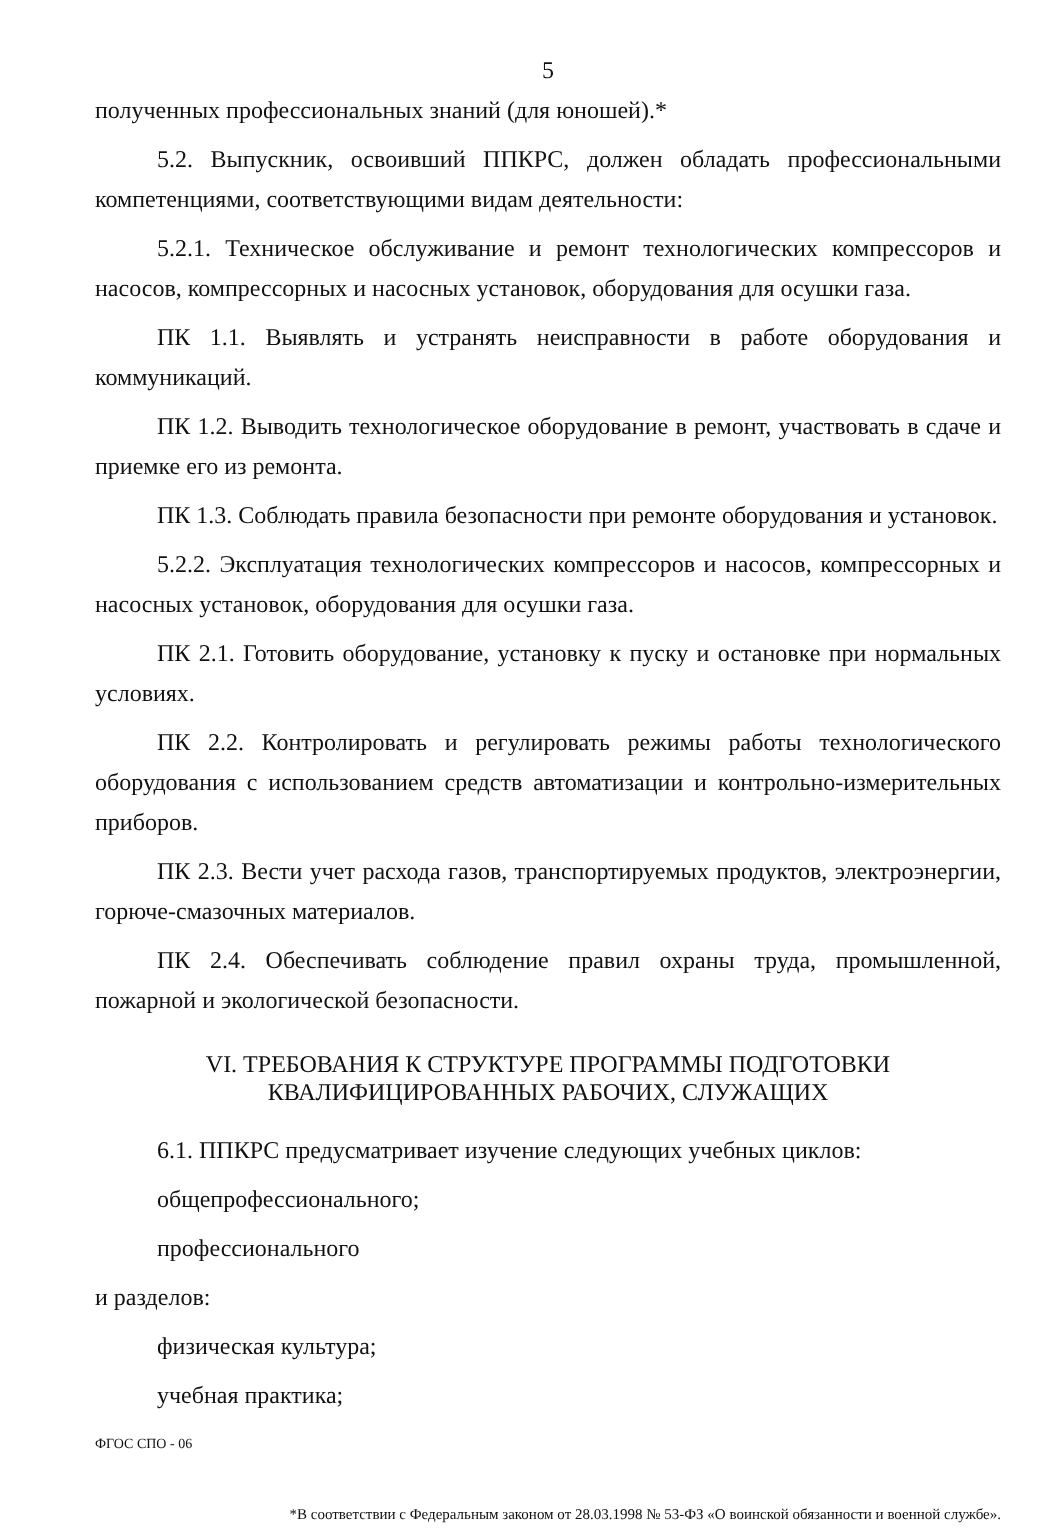5
полученных профессиональных знаний (для юношей).*
5.2. Выпускник, освоивший ППКРС, должен обладать профессиональными компетенциями, соответствующими видам деятельности:
5.2.1. Техническое обслуживание и ремонт технологических компрессоров и насосов, компрессорных и насосных установок, оборудования для осушки газа.
ПК 1.1. Выявлять и устранять неисправности в работе оборудования и коммуникаций.
ПК 1.2. Выводить технологическое оборудование в ремонт, участвовать в сдаче и приемке его из ремонта.
ПК 1.3. Соблюдать правила безопасности при ремонте оборудования и установок.
5.2.2. Эксплуатация технологических компрессоров и насосов, компрессорных и насосных установок, оборудования для осушки газа.
ПК 2.1. Готовить оборудование, установку к пуску и остановке при нормальных условиях.
ПК 2.2. Контролировать и регулировать режимы работы технологического оборудования с использованием средств автоматизации и контрольно-измерительных приборов.
ПК 2.3. Вести учет расхода газов, транспортируемых продуктов, электроэнергии, горюче-смазочных материалов.
ПК 2.4. Обеспечивать соблюдение правил охраны труда, промышленной, пожарной и экологической безопасности.
VI. ТРЕБОВАНИЯ К СТРУКТУРЕ ПРОГРАММЫ ПОДГОТОВКИ
КВАЛИФИЦИРОВАННЫХ РАБОЧИХ, СЛУЖАЩИХ
6.1. ППКРС предусматривает изучение следующих учебных циклов:
общепрофессионального;
профессионального
и разделов:
физическая культура;
учебная практика;
ФГОС СПО - 06
*В соответствии с Федеральным законом от 28.03.1998 № 53-ФЗ «О воинской обязанности и военной службе».